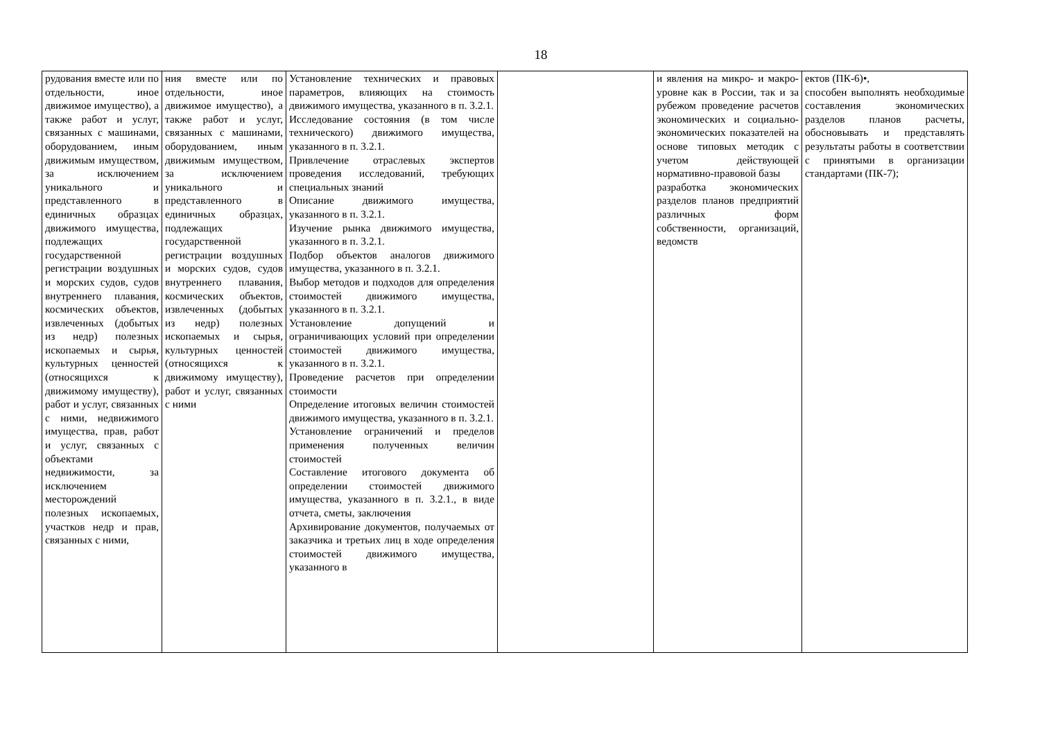18
| рудования вместе или по отдельности, иное движимое имущество), а также работ и услуг, связанных с машинами, оборудованием, иным движимым имуществом, за исключением уникального и представленного в единичных образцах движимого имущества, подлежащих государственной регистрации воздушных и морских судов, судов внутреннего плавания, космических объектов, извлеченных (добытых из недр) полезных ископаемых и сырья, культурных ценностей (относящихся к движимому имуществу), работ и услуг, связанных с ними, недвижимого имущества, прав, работ и услуг, связанных с объектами недвижимости, за исключением месторождений полезных ископаемых, участков недр и прав, связанных с ними, | ния вместе или по отдельности, иное движимое имущество), а также работ и услуг, связанных с машинами, оборудованием, иным движимым имуществом, за исключением уникального и представленного в единичных образцах, подлежащих государственной регистрации воздушных и морских судов, судов внутреннего плавания, космических объектов, извлеченных (добытых из недр) полезных ископаемых и сырья, культурных ценностей (относящихся к движимому имуществу), работ и услуг, связанных с ними | Установление технических и правовых параметров, влияющих на стоимость движимого имущества, указанного в п. 3.2.1. Исследование состояния (в том числе технического) движимого имущества, указанного в п. 3.2.1. Привлечение отраслевых экспертов проведения исследований, требующих специальных знаний Описание движимого имущества, указанного в п. 3.2.1. Изучение рынка движимого имущества, указанного в п. 3.2.1. Подбор объектов аналогов движимого имущества, указанного в п. 3.2.1. Выбор методов и подходов для определения стоимостей движимого имущества, указанного в п. 3.2.1. Установление допущений и ограничивающих условий при определении стоимостей движимого имущества, указанного в п. 3.2.1. Проведение расчетов при определении стоимости Определение итоговых величин стоимостей движимого имущества, указанного в п. 3.2.1. Установление ограничений и пределов применения полученных величин стоимостей Составление итогового документа об определении стоимостей движимого имущества, указанного в п. 3.2.1., в виде отчета, сметы, заключения Архивирование документов, получаемых от заказчика и третьих лиц в ходе определения стоимостей движимого имущества, указанного в | | и явления на микро- и макро- уровне как в России, так и за рубежом проведение расчетов экономических и социально-экономических показателей на основе типовых методик с учетом действующей нормативно-правовой базы разработка экономических разделов планов предприятий различных форм собственности, организаций, ведомств | ектов (ПК-6)•, способен выполнять необходимые составления экономических разделов планов расчеты, обосновывать и представлять результаты работы в соответствии с принятыми в организации стандартами (ПК-7); |